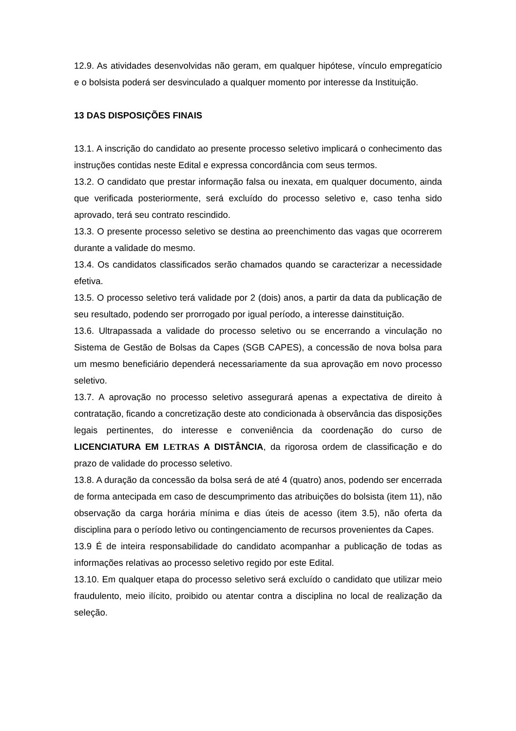12.9. As atividades desenvolvidas não geram, em qualquer hipótese, vínculo empregatício e o bolsista poderá ser desvinculado a qualquer momento por interesse da Instituição.
13 DAS DISPOSIÇÕES FINAIS
13.1. A inscrição do candidato ao presente processo seletivo implicará o conhecimento das instruções contidas neste Edital e expressa concordância com seus termos.
13.2. O candidato que prestar informação falsa ou inexata, em qualquer documento, ainda que verificada posteriormente, será excluído do processo seletivo e, caso tenha sido aprovado, terá seu contrato rescindido.
13.3. O presente processo seletivo se destina ao preenchimento das vagas que ocorrerem durante a validade do mesmo.
13.4. Os candidatos classificados serão chamados quando se caracterizar a necessidade efetiva.
13.5. O processo seletivo terá validade por 2 (dois) anos, a partir da data da publicação de seu resultado, podendo ser prorrogado por igual período, a interesse dainstituição.
13.6. Ultrapassada a validade do processo seletivo ou se encerrando a vinculação no Sistema de Gestão de Bolsas da Capes (SGB CAPES), a concessão de nova bolsa para um mesmo beneficiário dependerá necessariamente da sua aprovação em novo processo seletivo.
13.7. A aprovação no processo seletivo assegurará apenas a expectativa de direito à contratação, ficando a concretização deste ato condicionada à observância das disposições legais pertinentes, do interesse e conveniência da coordenação do curso de LICENCIATURA EM LETRAS A DISTÂNCIA, da rigorosa ordem de classificação e do prazo de validade do processo seletivo.
13.8. A duração da concessão da bolsa será de até 4 (quatro) anos, podendo ser encerrada de forma antecipada em caso de descumprimento das atribuições do bolsista (item 11), não observação da carga horária mínima e dias úteis de acesso (item 3.5), não oferta da disciplina para o período letivo ou contingenciamento de recursos provenientes da Capes.
13.9 É de inteira responsabilidade do candidato acompanhar a publicação de todas as informações relativas ao processo seletivo regido por este Edital.
13.10. Em qualquer etapa do processo seletivo será excluído o candidato que utilizar meio fraudulento, meio ilícito, proibido ou atentar contra a disciplina no local de realização da seleção.